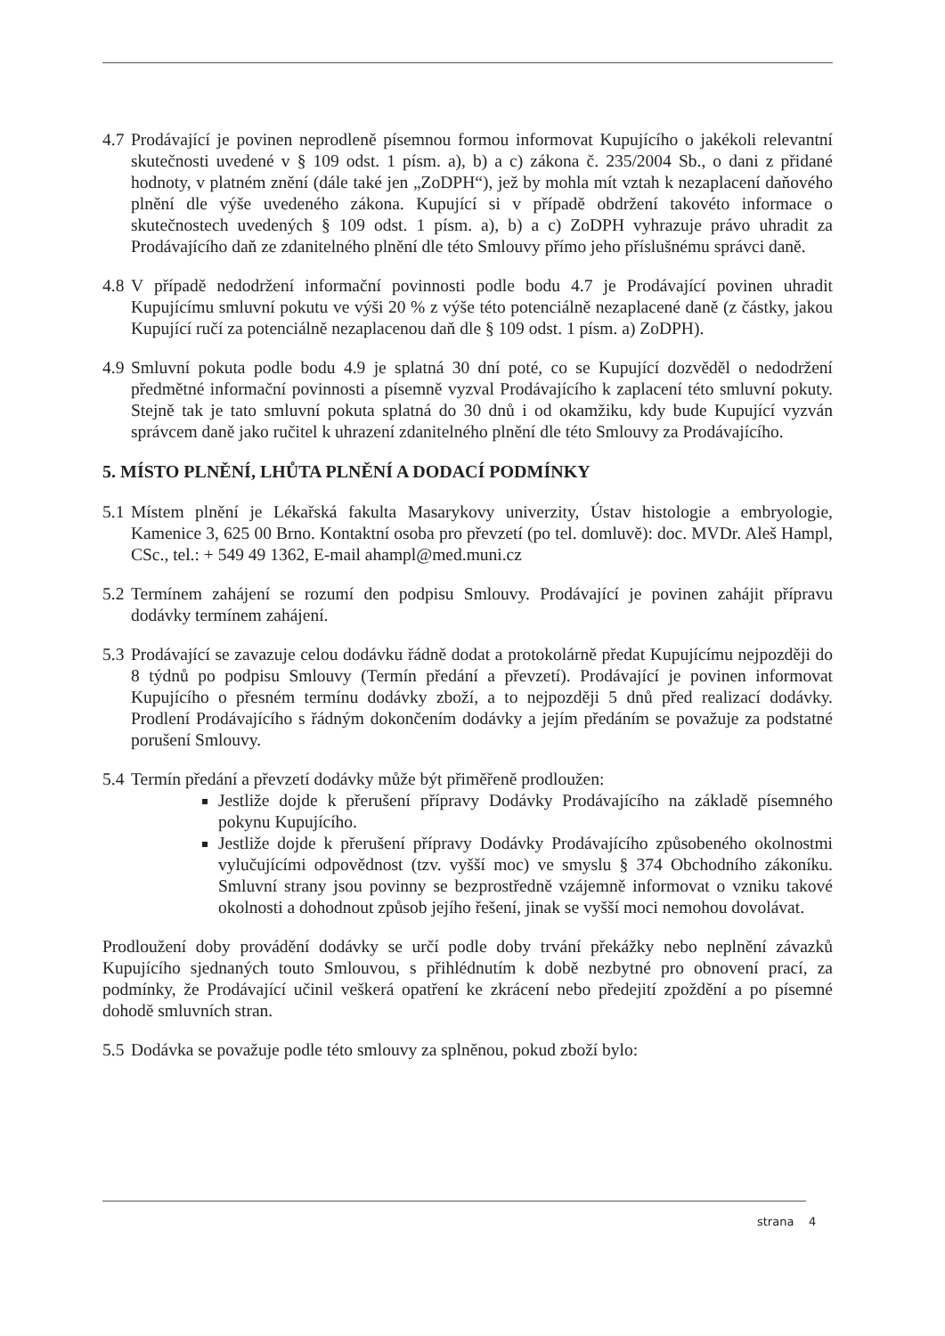4.7 Prodávající je povinen neprodleně písemnou formou informovat Kupujícího o jakékoli relevantní skutečnosti uvedené v § 109 odst. 1 písm. a), b) a c) zákona č. 235/2004 Sb., o dani z přidané hodnoty, v platném znění (dále také jen „ZoDPH“), jež by mohla mít vztah k nezaplacení daňového plnění dle výše uvedeného zákona. Kupující si v případě obdržení takovéto informace o skutečnostech uvedených § 109 odst. 1 písm. a), b) a c) ZoDPH vyhrazuje právo uhradit za Prodávajícího daň ze zdanitelného plnění dle této Smlouvy přímo jeho příslušnému správci daně.
4.8 V případě nedodržení informační povinnosti podle bodu 4.7 je Prodávající povinen uhradit Kupujícímu smluvní pokutu ve výši 20 % z výše této potenciálně nezaplacené daně (z částky, jakou Kupující ručí za potenciálně nezaplacenou daň dle § 109 odst. 1 písm. a) ZoDPH).
4.9 Smluvní pokuta podle bodu 4.9 je splatná 30 dní poté, co se Kupující dozvěděl o nedodržení předmětné informační povinnosti a písemně vyzval Prodávajícího k zaplacení této smluvní pokuty. Stejně tak je tato smluvní pokuta splatná do 30 dnů i od okamžiku, kdy bude Kupující vyzván správcem daně jako ručitel k uhrazení zdanitelného plnění dle této Smlouvy za Prodávajícího.
5. MÍSTO PLNĚNÍ, LHŮTA PLNĚNÍ A DODACÍ PODMÍNKY
5.1 Místem plnění je Lékařská fakulta Masarykovy univerzity, Ústav histologie a embryologie, Kamenice 3, 625 00 Brno. Kontaktní osoba pro převzetí (po tel. domluvě): doc. MVDr. Aleš Hampl, CSc., tel.: + 549 49 1362, E-mail ahampl@med.muni.cz
5.2 Termínem zahájení se rozumí den podpisu Smlouvy. Prodávající je povinen zahájit přípravu dodávky termínem zahájení.
5.3 Prodávající se zavazuje celou dodávku řádně dodat a protokolárně předat Kupujícímu nejpozději do 8 týdnů po podpisu Smlouvy (Termín předání a převzetí). Prodávající je povinen informovat Kupujícího o přesném termínu dodávky zboží, a to nejpozději 5 dnů před realizací dodávky. Prodlení Prodávajícího s řádným dokončením dodávky a jejím předáním se považuje za podstatné porušení Smlouvy.
5.4 Termín předání a převzetí dodávky může být přiměřeně prodloužen:
Jestliže dojde k přerušení přípravy Dodávky Prodávajícího na základě písemného pokynu Kupujícího.
Jestliže dojde k přerušení přípravy Dodávky Prodávajícího způsobeného okolnostmi vylučujícími odpovědnost (tzv. vyšší moc) ve smyslu § 374 Obchodního zákoníku. Smluvní strany jsou povinny se bezprostředně vzájemně informovat o vzniku takové okolnosti a dohodnout způsob jejího řešení, jinak se vyšší moci nemohou dovolávat.
Prodloužení doby provádění dodávky se určí podle doby trvání překážky nebo neplnění závazků Kupujícího sjednaných touto Smlouvou, s přihlédnutím k době nezbytné pro obnovení prací, za podmínky, že Prodávající učinil veškerá opatření ke zkrácení nebo předejití zpoždění a po písemné dohodě smluvních stran.
5.5 Dodávka se považuje podle této smlouvy za splněnou, pokud zboží bylo:
strana 4